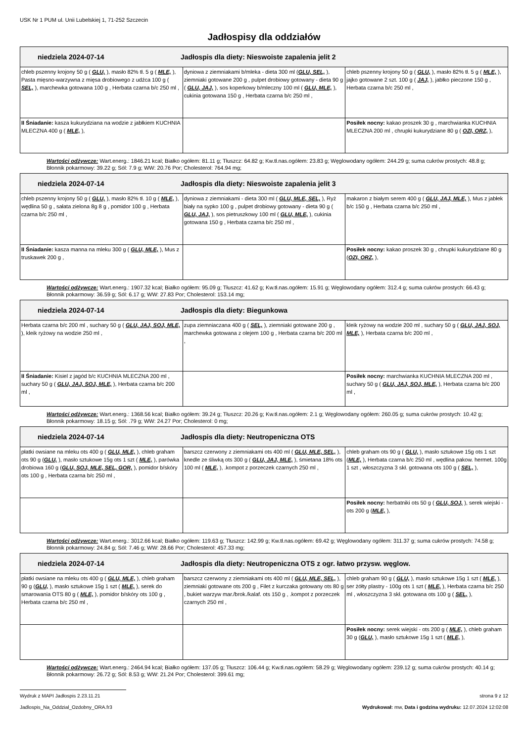USK Nr 1 PUM ul. Unii Lubelskiej 1, 71-252 Szczecin
Jadłospisy dla oddziałów
| niedziela 2024-07-14 Jadłospis dla diety: Nieswoiste zapalenia jelit 2 | | |
| --- | --- | --- |
| chleb pszenny krojony 50 g ( GLU, ), masło 82% tł. 5 g ( MLE, ), Pasta mięsno-warzywna z mięsa drobiowego z udźca 100 g ( SEL, ), marchewka gotowana 100 g , Herbata czarna b/c 250 ml , | dyniowa z ziemniakami b/mleka - dieta 300 ml ( GLU, SEL, ), ziemniaki gotowane 200 g , pulpet drobiowy gotowany - dieta 90 g ( GLU, JAJ, ), sos koperkowy b/mleczny 100 ml ( GLU, MLE, ), cukinia gotowana 150 g , Herbata czarna b/c 250 ml , | chleb pszenny krojony 50 g ( GLU, ), masło 82% tł. 5 g ( MLE, ), jajko gotowane 2 szt. 100 g ( JAJ, ), jabłko pieczone 150 g , Herbata czarna b/c 250 ml , |
| II Śniadanie: kasza kukurydziana na wodzie z jabłkiem KUCHNIA MLECZNA 400 g ( MLE, ), | | Posiłek nocny: kakao proszek 30 g , marchwianka KUCHNIA MLECZNA 200 ml , chrupki kukurydziane 80 g ( OZI, ORZ, ), |
Wartości odżywcze: Wart.energ.: 1846.21 kcal; Białko ogółem: 81.11 g; Tłuszcz: 64.82 g; Kw.tł.nas.ogółem: 23.83 g; Węglowodany ogółem: 244.29 g; suma cukrów prostych: 48.8 g; Błonnik pokarmowy: 39.22 g; Sól: 7.9 g; WW: 20.76 Por; Cholesterol: 764.94 mg;
| niedziela 2024-07-14 Jadłospis dla diety: Nieswoiste zapalenia jelit 3 | | |
| --- | --- | --- |
| chleb pszenny krojony 50 g ( GLU, ), masło 82% tł. 10 g ( MLE, ), wędlina 50 g , sałata zielona 8g 8 g , pomidor 100 g , Herbata czarna b/c 250 ml , | dyniowa z ziemniakami - dieta 300 ml ( GLU, MLE, SEL, ), Ryż biały na sypko 100 g , pulpet drobiowy gotowany - dieta 90 g ( GLU, JAJ, ), sos pietruszkowy 100 ml ( GLU, MLE, ), cukinia gotowana 150 g , Herbata czarna b/c 250 ml , | makaron z białym serem 400 g ( GLU, JAJ, MLE, ), Mus z jabłek b/c 150 g , Herbata czarna b/c 250 ml , |
| II Śniadanie: kasza manna na mleku 300 g ( GLU, MLE, ), Mus z truskawek 200 g , | | Posiłek nocny: kakao proszek 30 g , chrupki kukurydziane 80 g ( OZI, ORZ, ), |
Wartości odżywcze: Wart.energ.: 1907.32 kcal; Białko ogółem: 95.09 g; Tłuszcz: 41.62 g; Kw.tł.nas.ogółem: 15.91 g; Węglowodany ogółem: 312.4 g; suma cukrów prostych: 66.43 g; Błonnik pokarmowy: 36.59 g; Sól: 6.17 g; WW: 27.83 Por; Cholesterol: 153.14 mg;
| niedziela 2024-07-14 Jadłospis dla diety: Biegunkowa | | |
| --- | --- | --- |
| Herbata czarna b/c 200 ml , suchary 50 g ( GLU, JAJ, SOJ, MLE, ), kleik ryżowy na wodzie 250 ml , | zupa ziemniaczana 400 g ( SEL, ), ziemniaki gotowane 200 g , marchewka gotowana z olejem 100 g , Herbata czarna b/c 200 ml , | kleik ryżowy na wodzie 200 ml , suchary 50 g ( GLU, JAJ, SOJ, MLE, ), Herbata czarna b/c 200 ml , |
| II Śniadanie: Kisiel z jagód b/c KUCHNIA MLECZNA 200 ml , suchary 50 g ( GLU, JAJ, SOJ, MLE, ), Herbata czarna b/c 200 ml , | | Posiłek nocny: marchwianka KUCHNIA MLECZNA 200 ml , suchary 50 g ( GLU, JAJ, SOJ, MLE, ), Herbata czarna b/c 200 ml , |
Wartości odżywcze: Wart.energ.: 1368.56 kcal; Białko ogółem: 39.24 g; Tłuszcz: 20.26 g; Kw.tł.nas.ogółem: 2.1 g; Węglowodany ogółem: 260.05 g; suma cukrów prostych: 10.42 g; Błonnik pokarmowy: 18.15 g; Sól: .79 g; WW: 24.27 Por; Cholesterol: 0 mg;
| niedziela 2024-07-14 Jadłospis dla diety: Neutropeniczna OTS | | |
| --- | --- | --- |
| płatki owsiane na mleku ots 400 g ( GLU, MLE, ), chleb graham ots 90 g ( GLU, ), masło sztukowe 15g ots 1 szt ( MLE, ), parówka drobiowa 160 g ( GLU, SOJ, MLE, SEL, GOR, ), pomidor b/skóry ots 100 g , Herbata czarna b/c 250 ml , | barszcz czerwony z ziemniakami ots 400 ml ( GLU, MLE, SEL, ), knedle ze śliwką ots 300 g ( GLU, JAJ, MLE, ), śmietana 18% ots 100 ml ( MLE, ), .kompot z porzeczek czarnych 250 ml , | chleb graham ots 90 g ( GLU, ), masło sztukowe 15g ots 1 szt ( MLE, ), Herbata czarna b/c 250 ml , wędlina pakow. hermet. 100g 1 szt , włoszczyzna 3 skł. gotowana ots 100 g ( SEL, ), |
| | | Posiłek nocny: herbatniki ots 50 g ( GLU, SOJ, ), serek wiejski - ots 200 g ( MLE, ), |
Wartości odżywcze: Wart.energ.: 3012.66 kcal; Białko ogółem: 119.63 g; Tłuszcz: 142.99 g; Kw.tł.nas.ogółem: 69.42 g; Węglowodany ogółem: 311.37 g; suma cukrów prostych: 74.58 g; Błonnik pokarmowy: 24.84 g; Sól: 7.46 g; WW: 28.66 Por; Cholesterol: 457.33 mg;
| niedziela 2024-07-14 Jadłospis dla diety: Neutropeniczna OTS z ogr. łatwo przysw. węglow. | | |
| --- | --- | --- |
| płatki owsiane na mleku ots 400 g ( GLU, MLE, ), chleb graham 90 g ( GLU, ), masło sztukowe 15g 1 szt ( MLE, ), serek do smarowania OTS 80 g ( MLE, ), pomidor b/skóry ots 100 g , Herbata czarna b/c 250 ml , | barszcz czerwony z ziemniakami ots 400 ml ( GLU, MLE, SEL, ), ziemniaki gotowane ots 200 g , Filet z kurczaka gotowany ots 80 g , bukiet warzyw mar./brok./kalaf. ots 150 g , .kompot z porzeczek czarnych 250 ml , | chleb graham 90 g ( GLU, ), masło sztukowe 15g 1 szt ( MLE, ), ser żółty plastry - 100g ots 1 szt ( MLE, ), Herbata czarna b/c 250 ml , włoszczyzna 3 skł. gotowana ots 100 g ( SEL, ), |
| | | Posiłek nocny: serek wiejski - ots 200 g ( MLE, ), chleb graham 30 g ( GLU, ), masło sztukowe 15g 1 szt ( MLE, ), |
Wartości odżywcze: Wart.energ.: 2464.94 kcal; Białko ogółem: 137.05 g; Tłuszcz: 106.44 g; Kw.tł.nas.ogółem: 58.29 g; Węglowodany ogółem: 239.12 g; suma cukrów prostych: 40.14 g; Błonnik pokarmowy: 26.72 g; Sól: 8.53 g; WW: 21.24 Por; Cholesterol: 399.61 mg;
Wydruk z MAPI Jadłospis 2.23.11.21 strona 9 z 12
Jadlospis_Na_Oddzial_Ozdobny_ORA.fr3 Wydrukował: mw, Data i godzina wydruku: 12.07.2024 12:02:08